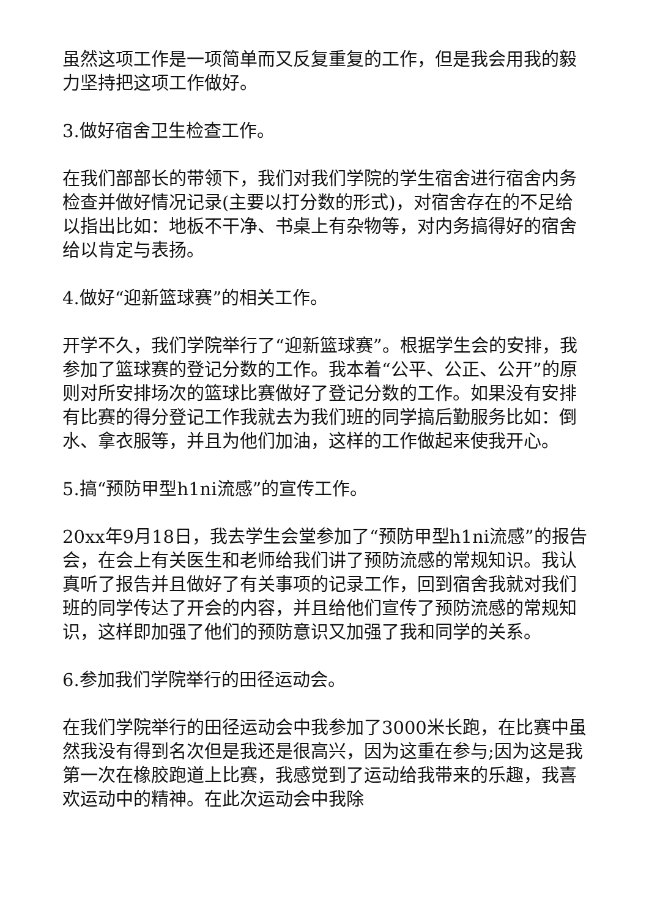虽然这项工作是一项简单而又反复重复的工作，但是我会用我的毅力坚持把这项工作做好。
3.做好宿舍卫生检查工作。
在我们部部长的带领下，我们对我们学院的学生宿舍进行宿舍内务检查并做好情况记录(主要以打分数的形式)，对宿舍存在的不足给以指出比如：地板不干净、书桌上有杂物等，对内务搞得好的宿舍给以肯定与表扬。
4.做好“迎新篮球赛”的相关工作。
开学不久，我们学院举行了“迎新篮球赛”。根据学生会的安排，我参加了篮球赛的登记分数的工作。我本着“公平、公正、公开”的原则对所安排场次的篮球比赛做好了登记分数的工作。如果没有安排有比赛的得分登记工作我就去为我们班的同学搞后勤服务比如：倒水、拿衣服等，并且为他们加油，这样的工作做起来使我开心。
5.搞“预防甲型h1ni流感”的宣传工作。
20xx年9月18日，我去学生会堂参加了“预防甲型h1ni流感”的报告会，在会上有关医生和老师给我们讲了预防流感的常规知识。我认真听了报告并且做好了有关事项的记录工作，回到宿舍我就对我们班的同学传达了开会的内容，并且给他们宣传了预防流感的常规知识，这样即加强了他们的预防意识又加强了我和同学的关系。
6.参加我们学院举行的田径运动会。
在我们学院举行的田径运动会中我参加了3000米长跑，在比赛中虽然我没有得到名次但是我还是很高兴，因为这重在参与;因为这是我第一次在橡胶跑道上比赛，我感觉到了运动给我带来的乐趣，我喜欢运动中的精神。在此次运动会中我除